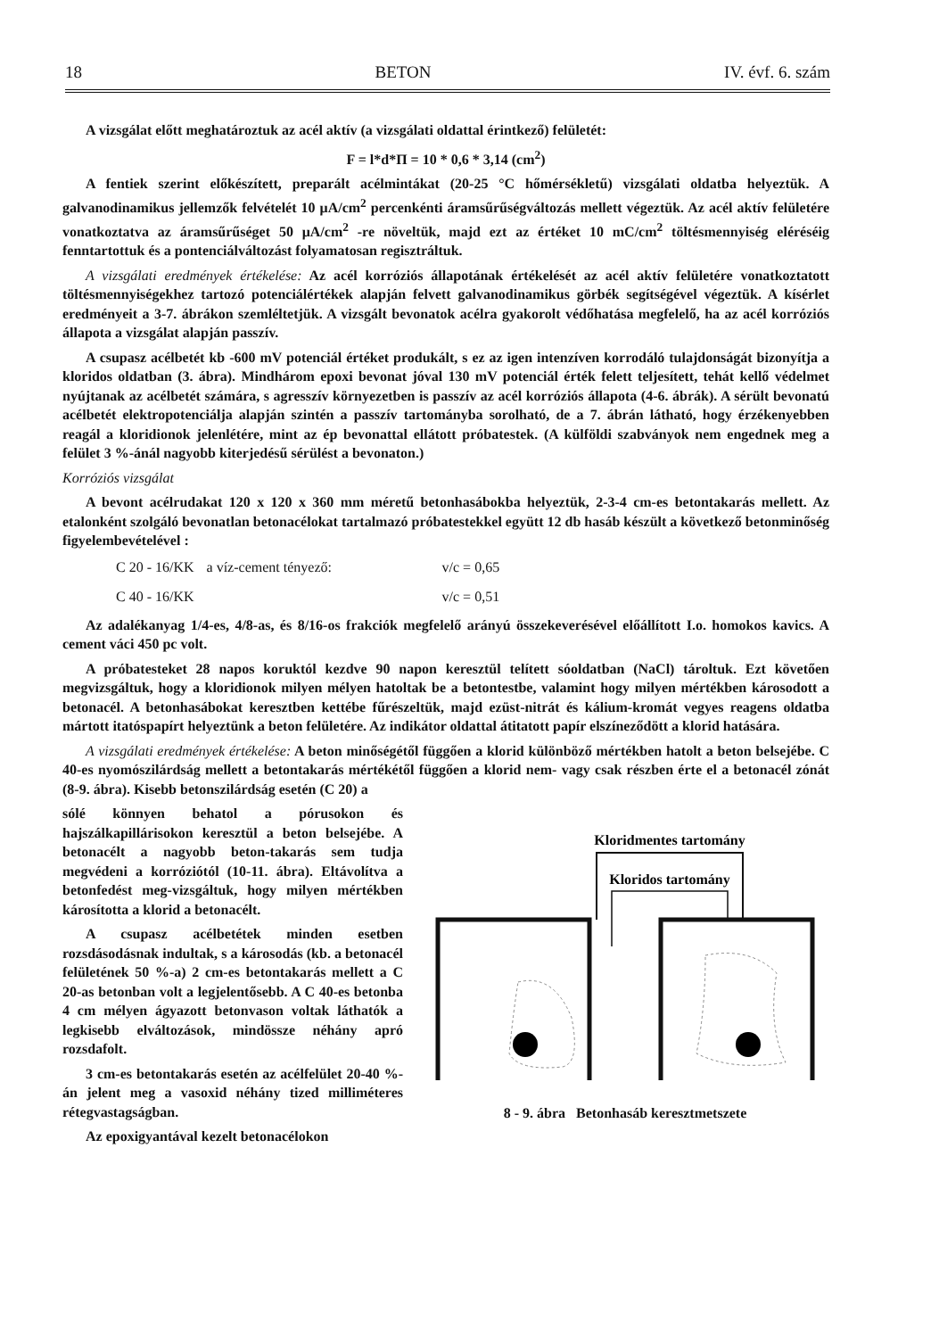18 BETON IV. évf. 6. szám
A vizsgálat előtt meghatároztuk az acél aktív (a vizsgálati oldattal érintkező) felületét:
F = l*d*Π = 10 * 0,6 * 3,14 (cm<sup>2</sup>)
A fentiek szerint előkészített, preparált acélmintákat (20-25 °C hőmérsékletű) vizsgálati oldatba helyeztük. A galvanodinamikus jellemzők felvételét 10 μA/cm<sup>2</sup> percenkénti áramsűrűségváltozás mellett végeztük. Az acél aktív felületére vonatkoztatva az áramsűrűséget 50 μA/cm<sup>2</sup> -re növeltük, majd ezt az értéket 10 mC/cm<sup>2</sup> töltésmennyiség eléréséig fenntartottuk és a pontenciálváltozást folyamatosan regisztráltuk.
A vizsgálati eredmények értékelése: Az acél korróziós állapotának értékelését az acél aktív felületére vonatkoztatott töltésmennyiségekhez tartozó potenciálértékek alapján felvett galvanodinamikus görbék segítségével végeztük. A kísérlet eredményeit a 3-7. ábrákon szemléltetjük. A vizsgált bevonatok acélra gyakorolt védőhatása megfelelő, ha az acél korróziós állapota a vizsgálat alapján passzív.
A csupasz acélbetét kb -600 mV potenciál értéket produkált, s ez az igen intenzíven korrodáló tulajdonságát bizonyítja a kloridos oldatban (3. ábra). Mindhárom epoxi bevonat jóval 130 mV potenciál érték felett teljesített, tehát kellő védelmet nyújtanak az acélbetét számára, s agresszív környezetben is passzív az acél korróziós állapota (4-6. ábrák). A sérült bevonatú acélbetét elektropotenciálja alapján szintén a passzív tartományba sorolható, de a 7. ábrán látható, hogy érzékenyebben reagál a kloridionok jelenlétére, mint az ép bevonattal ellátott próbatestek. (A külföldi szabványok nem engednek meg a felület 3 %-ánál nagyobb kiterjedésű sérülést a bevonaton.)
Korróziós vizsgálat
A bevont acélrudakat 120 x 120 x 360 mm méretű betonhasábokba helyeztük, 2-3-4 cm-es betontakarás mellett. Az etalonként szolgáló bevonatlan betonacélokat tartalmazó próbatestekkel együtt 12 db hasáb készült a következő betonminőség figyelembevételével :
| C 20 - 16/KK | a víz-cement tényező: | v/c = 0,65 |
| C 40 - 16/KK | | v/c = 0,51 |
Az adalékanyag 1/4-es, 4/8-as, és 8/16-os frakciók megfelelő arányú összekeverésével előállított I.o. homokos kavics. A cement váci 450 pc volt.
A próbatesteket 28 napos koruktól kezdve 90 napon keresztül telített sóoldatban (NaCl) tároltuk. Ezt követően megvizsgáltuk, hogy a kloridionok milyen mélyen hatoltak be a betontestbe, valamint hogy milyen mértékben károsodott a betonacél. A betonhasábokat keresztben kettébe fűrészeltük, majd ezüst-nitrát és kálium-kromát vegyes reagens oldatba mártott itatóspapírt helyeztünk a beton felületére. Az indikátor oldattal átitatott papír elszíneződött a klorid hatására.
A vizsgálati eredmények értékelése: A beton minőségétől függően a klorid különböző mértékben hatolt a beton belsejébe. C 40-es nyomószilárdság mellett a betontakarás mértékétől függően a klorid nem- vagy csak részben érte el a betonacél zónát (8-9. ábra). Kisebb betonszilárdság esetén (C 20) a
sólé könnyen behatol a pórusokon és hajszálkapillárisokon keresztül a beton belsejébe. A betonacélt a nagyobb beton-takarás sem tudja megvédeni a korróziótól (10-11. ábra). Eltávolítva a betonfedést meg-vizsgáltuk, hogy milyen mértékben károsította a klorid a betonacélt.
A csupasz acélbetétek minden esetben rozsdásodásnak indultak, s a károsodás (kb. a betonacél felületének 50 %-a) 2 cm-es betontakarás mellett a C 20-as betonban volt a legjelentősebb. A C 40-es betonba 4 cm mélyen ágyazott betonvason voltak láthatók a legkisebb elváltozások, mindössze néhány apró rozsdafolt.
3 cm-es betontakarás esetén az acélfelület 20-40 %-án jelent meg a vasoxid néhány tized milliméteres rétegvastagságban.
Az epoxigyantával kezelt betonacélokon
Kloridmentes tartomány
Kloridos tartomány
8 - 9. ábra Betonhasáb keresztmetszete